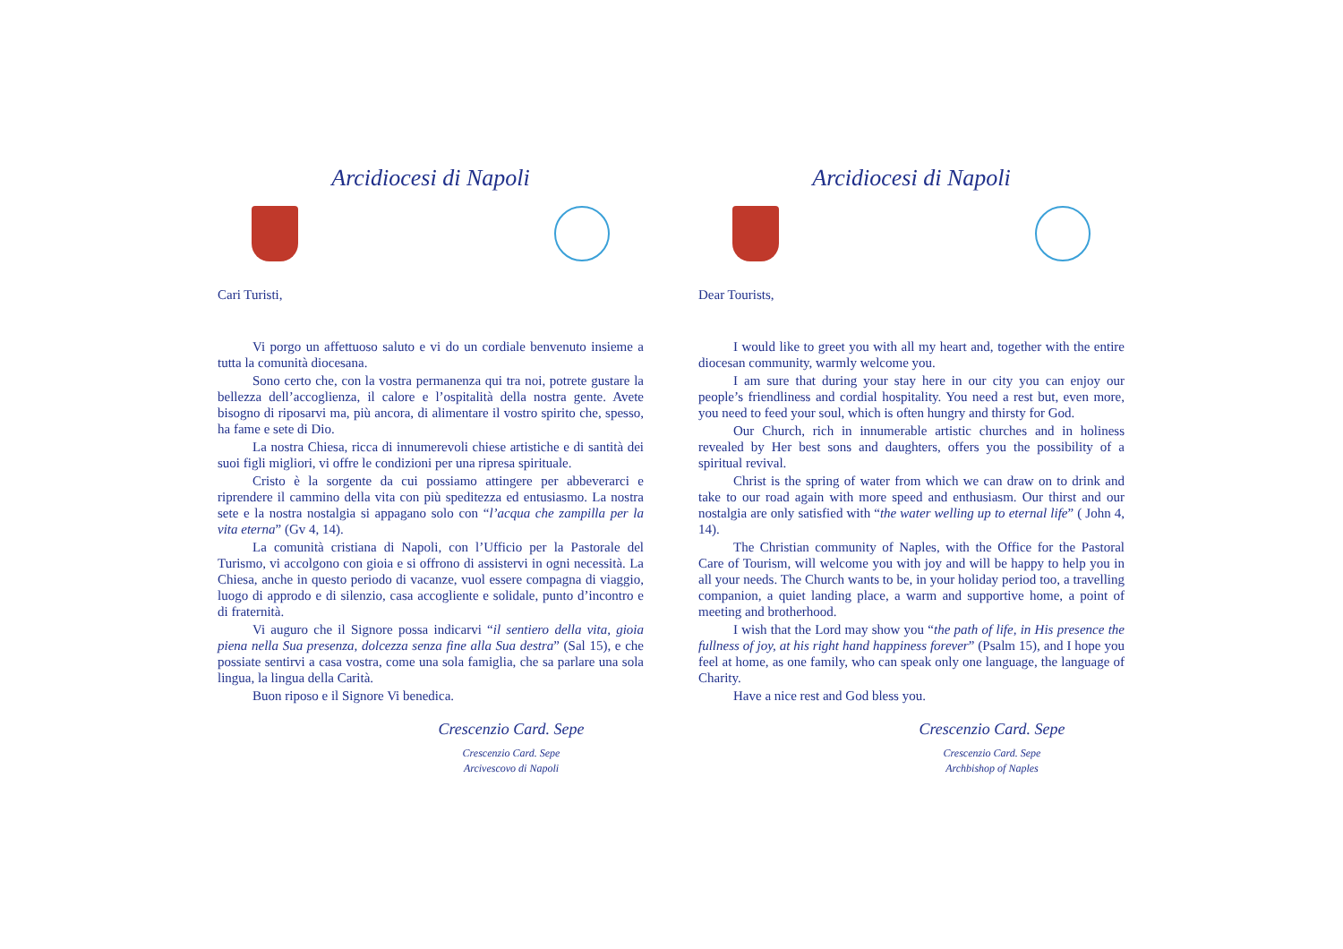Arcidiocesi di Napoli
Cari Turisti,
Vi porgo un affettuoso saluto e vi do un cordiale benvenuto insieme a tutta la comunità diocesana.
Sono certo che, con la vostra permanenza qui tra noi, potrete gustare la bellezza dell’accoglienza, il calore e l’ospitalità della nostra gente. Avete bisogno di riposarvi ma, più ancora, di alimentare il vostro spirito che, spesso, ha fame e sete di Dio.
La nostra Chiesa, ricca di innumerevoli chiese artistiche e di santità dei suoi figli migliori, vi offre le condizioni per una ripresa spirituale.
Cristo è la sorgente da cui possiamo attingere per abbeverarci e riprendere il cammino della vita con più speditezza ed entusiasmo. La nostra sete e la nostra nostalgia si appagano solo con “l’acqua che zampilla per la vita eterna” (Gv 4, 14).
La comunità cristiana di Napoli, con l’Ufficio per la Pastorale del Turismo, vi accolgono con gioia e si offrono di assistervi in ogni necessità. La Chiesa, anche in questo periodo di vacanze, vuol essere compagna di viaggio, luogo di approdo e di silenzio, casa accogliente e solidale, punto d’incontro e di fraternità.
Vi auguro che il Signore possa indicarvi “il sentiero della vita, gioia piena nella Sua presenza, dolcezza senza fine alla Sua destra” (Sal 15), e che possiate sentirvi a casa vostra, come una sola famiglia, che sa parlare una sola lingua, la lingua della Carità.
Buon riposo e il Signore Vi benedica.
Crescenzio Card. Sepe
Crescenzio Card. Sepe
Arcivescovo di Napoli
Arcidiocesi di Napoli
Dear Tourists,
I would like to greet you with all my heart and, together with the entire diocesan community, warmly welcome you.
I am sure that during your stay here in our city you can enjoy our people’s friendliness and cordial hospitality. You need a rest but, even more, you need to feed your soul, which is often hungry and thirsty for God.
Our Church, rich in innumerable artistic churches and in holiness revealed by Her best sons and daughters, offers you the possibility of a spiritual revival.
Christ is the spring of water from which we can draw on to drink and take to our road again with more speed and enthusiasm. Our thirst and our nostalgia are only satisfied with “the water welling up to eternal life” ( John 4, 14).
The Christian community of Naples, with the Office for the Pastoral Care of Tourism, will welcome you with joy and will be happy to help you in all your needs. The Church wants to be, in your holiday period too, a travelling companion, a quiet landing place, a warm and supportive home, a point of meeting and brotherhood.
I wish that the Lord may show you “the path of life, in His presence the fullness of joy, at his right hand happiness forever” (Psalm 15), and I hope you feel at home, as one family, who can speak only one language, the language of Charity.
Have a nice rest and God bless you.
Crescenzio Card. Sepe
Crescenzio Card. Sepe
Archbishop of Naples